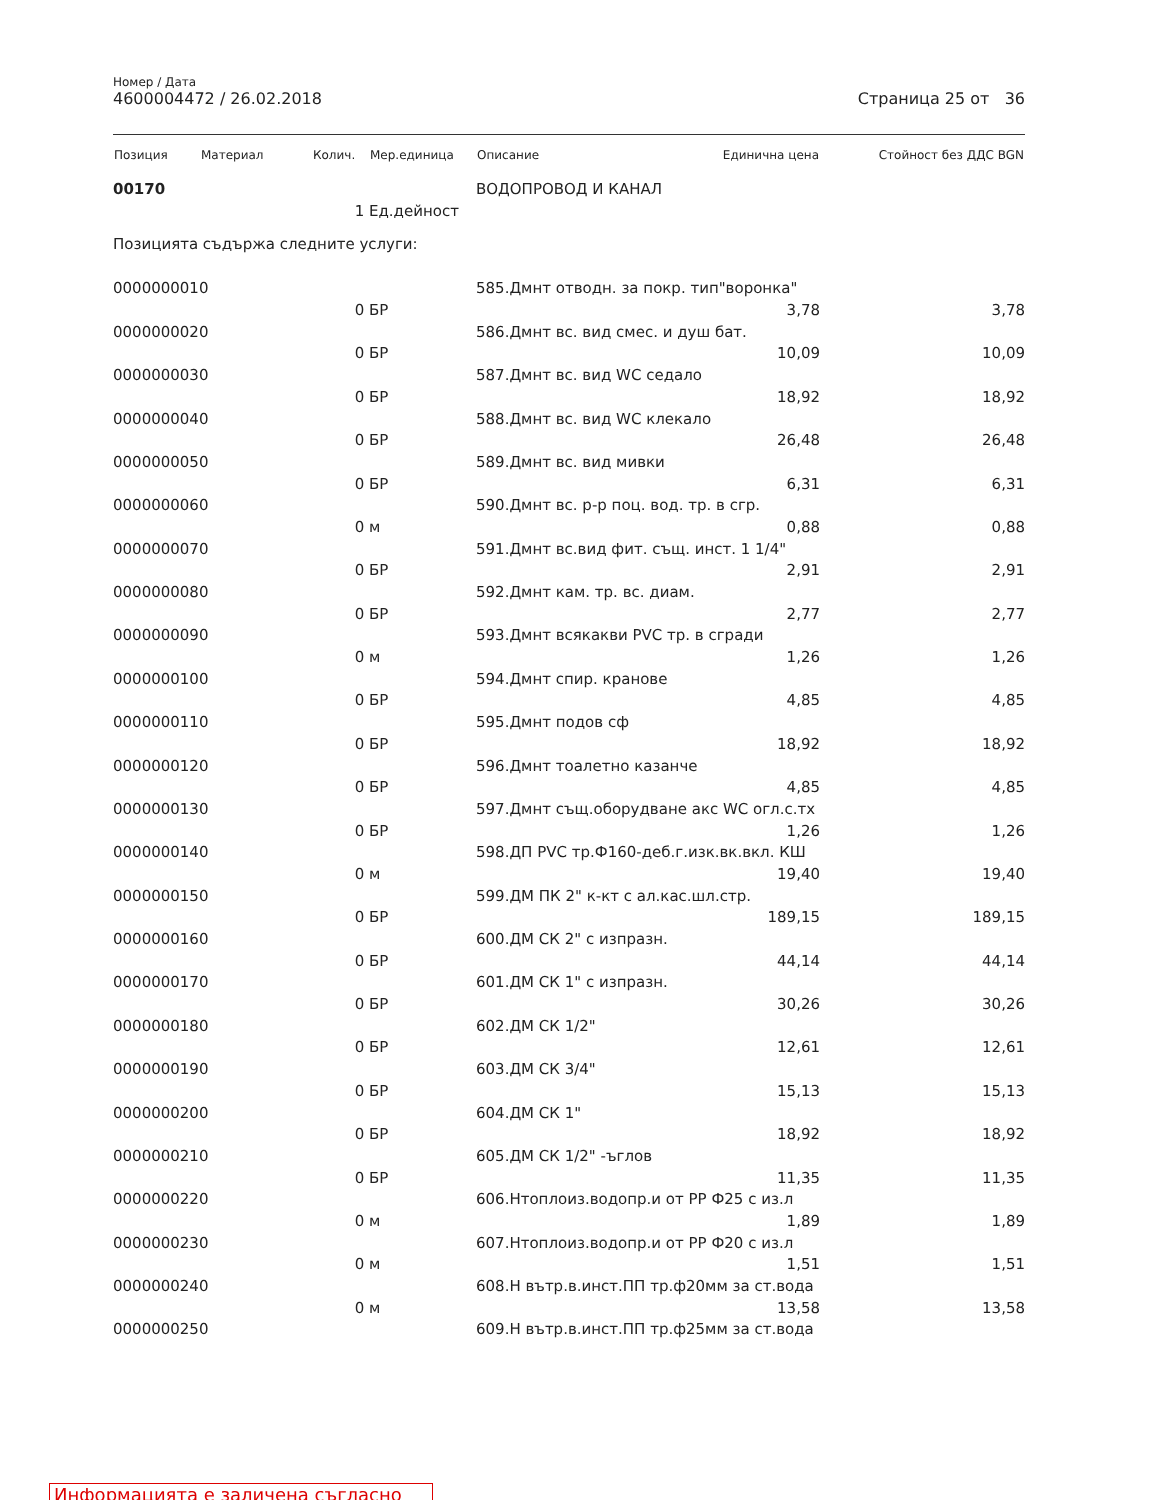Номер / Дата
4600004472 / 26.02.2018 Страница 25 от 36
| Позиция | Материал | Колич. | Мер.единица | Описание | Единична цена | Стойност без ДДС BGN |
| --- | --- | --- | --- | --- | --- | --- |
| 00170 | | | | ВОДОПРОВОД И КАНАЛ | | |
| | | 1 | Ед.дейност | | | |
| Позицията съдържа следните услуги: | | | | | | |
| 0000000010 | | | | 585.Дмнт отводн. за покр. тип"воронка" | | |
| | | 0 | БР | | 3,78 | 3,78 |
| 0000000020 | | | | 586.Дмнт вс. вид смес. и душ бат. | | |
| | | 0 | БР | | 10,09 | 10,09 |
| 0000000030 | | | | 587.Дмнт вс. вид WC седало | | |
| | | 0 | БР | | 18,92 | 18,92 |
| 0000000040 | | | | 588.Дмнт вс. вид WC клекало | | |
| | | 0 | БР | | 26,48 | 26,48 |
| 0000000050 | | | | 589.Дмнт вс. вид мивки | | |
| | | 0 | БР | | 6,31 | 6,31 |
| 0000000060 | | | | 590.Дмнт вс. р-р поц. вод. тр. в сгр. | | |
| | | 0 | м | | 0,88 | 0,88 |
| 0000000070 | | | | 591.Дмнт вс.вид фит. същ. инст. 1 1/4" | | |
| | | 0 | БР | | 2,91 | 2,91 |
| 0000000080 | | | | 592.Дмнт кам. тр. вс. диам. | | |
| | | 0 | БР | | 2,77 | 2,77 |
| 0000000090 | | | | 593.Дмнт всякакви PVC тр. в сгради | | |
| | | 0 | м | | 1,26 | 1,26 |
| 0000000100 | | | | 594.Дмнт спир. кранове | | |
| | | 0 | БР | | 4,85 | 4,85 |
| 0000000110 | | | | 595.Дмнт подов сф | | |
| | | 0 | БР | | 18,92 | 18,92 |
| 0000000120 | | | | 596.Дмнт тоалетно казанче | | |
| | | 0 | БР | | 4,85 | 4,85 |
| 0000000130 | | | | 597.Дмнт същ.оборудване акс WC огл.с.тх | | |
| | | 0 | БР | | 1,26 | 1,26 |
| 0000000140 | | | | 598.ДП PVC тр.Ф160-деб.г.изк.вк.вкл. КШ | | |
| | | 0 | м | | 19,40 | 19,40 |
| 0000000150 | | | | 599.ДМ ПК 2" к-кт с ал.кас.шл.стр. | | |
| | | 0 | БР | | 189,15 | 189,15 |
| 0000000160 | | | | 600.ДМ СК 2" с изпразн. | | |
| | | 0 | БР | | 44,14 | 44,14 |
| 0000000170 | | | | 601.ДМ СК 1" с изпразн. | | |
| | | 0 | БР | | 30,26 | 30,26 |
| 0000000180 | | | | 602.ДМ СК 1/2" | | |
| | | 0 | БР | | 12,61 | 12,61 |
| 0000000190 | | | | 603.ДМ СК 3/4" | | |
| | | 0 | БР | | 15,13 | 15,13 |
| 0000000200 | | | | 604.ДМ СК 1" | | |
| | | 0 | БР | | 18,92 | 18,92 |
| 0000000210 | | | | 605.ДМ СК 1/2" -ъглов | | |
| | | 0 | БР | | 11,35 | 11,35 |
| 0000000220 | | | | 606.Нтоплоиз.водопр.и от PP Ф25 с из.л | | |
| | | 0 | м | | 1,89 | 1,89 |
| 0000000230 | | | | 607.Нтоплоиз.водопр.и от PP Ф20 с из.л | | |
| | | 0 | м | | 1,51 | 1,51 |
| 0000000240 | | | | 608.Н вътр.в.инст.ПП тр.ф20мм за ст.вода | | |
| | | 0 | м | | 13,58 | 13,58 |
| 0000000250 | | | | 609.Н вътр.в.инст.ПП тр.ф25мм за ст.вода | | |
Информацията е заличена съгласно